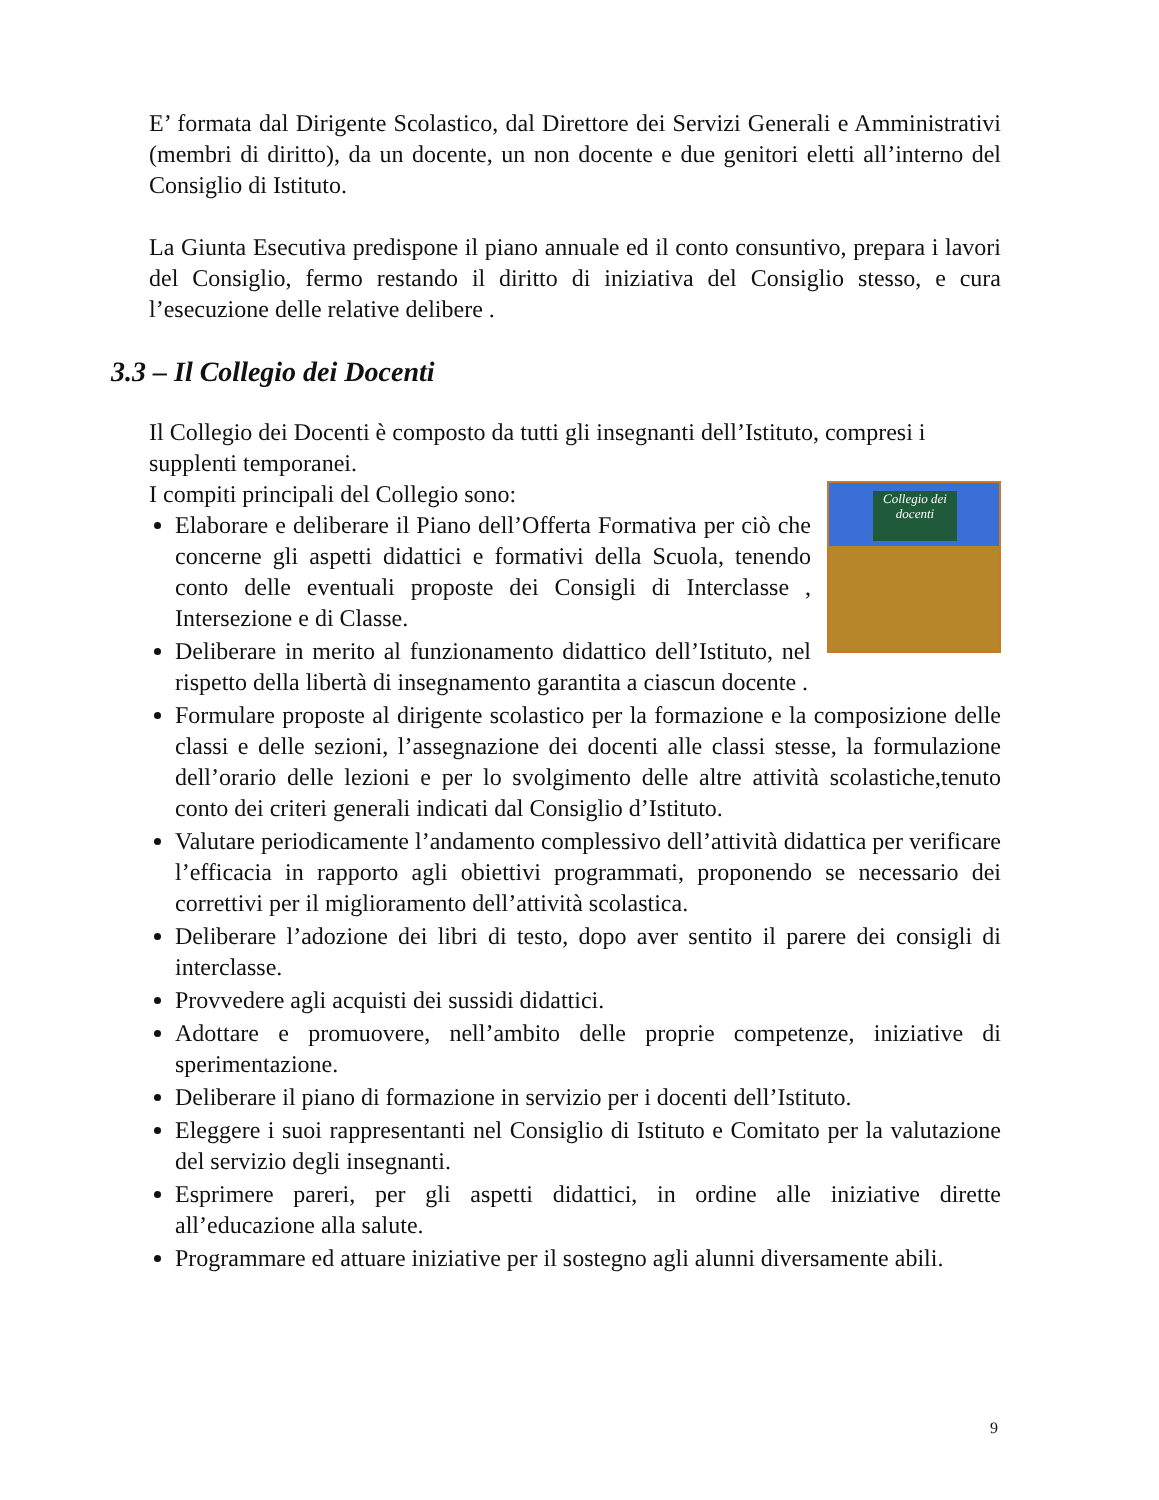E’ formata dal Dirigente Scolastico, dal Direttore dei Servizi Generali e Amministrativi (membri di diritto), da un docente, un non docente e due genitori eletti all’interno del Consiglio di Istituto.
La Giunta Esecutiva predispone il piano annuale ed il conto consuntivo, prepara i lavori del Consiglio, fermo restando il diritto di iniziativa del Consiglio stesso, e cura l’esecuzione delle relative delibere .
3.3 – Il Collegio dei Docenti
Il Collegio dei Docenti è composto da tutti gli insegnanti dell’Istituto, compresi i supplenti temporanei.
Collegio dei docenti
I compiti principali del Collegio sono:
Elaborare e deliberare il Piano dell’Offerta Formativa per ciò che concerne gli aspetti didattici e formativi della Scuola, tenendo conto delle eventuali proposte dei Consigli di Interclasse , Intersezione e di Classe.
Deliberare in merito al funzionamento didattico dell’Istituto, nel rispetto della libertà di insegnamento garantita a ciascun docente .
Formulare proposte al dirigente scolastico per la formazione e la composizione delle classi e delle sezioni, l’assegnazione dei docenti alle classi stesse, la formulazione dell’orario delle lezioni e per lo svolgimento delle altre attività scolastiche,tenuto conto dei criteri generali indicati dal Consiglio d’Istituto.
Valutare periodicamente l’andamento complessivo dell’attività didattica per verificare l’efficacia in rapporto agli obiettivi programmati, proponendo se necessario dei correttivi per il miglioramento dell’attività scolastica.
Deliberare l’adozione dei libri di testo, dopo aver sentito il parere dei consigli di interclasse.
Provvedere agli acquisti dei sussidi didattici.
Adottare e promuovere, nell’ambito delle proprie competenze, iniziative di sperimentazione.
Deliberare il piano di formazione in servizio per i docenti dell’Istituto.
Eleggere i suoi rappresentanti nel Consiglio di Istituto e Comitato per la valutazione del servizio degli insegnanti.
Esprimere pareri, per gli aspetti didattici, in ordine alle iniziative dirette all’educazione alla salute.
Programmare ed attuare iniziative per il sostegno agli alunni diversamente abili.
9